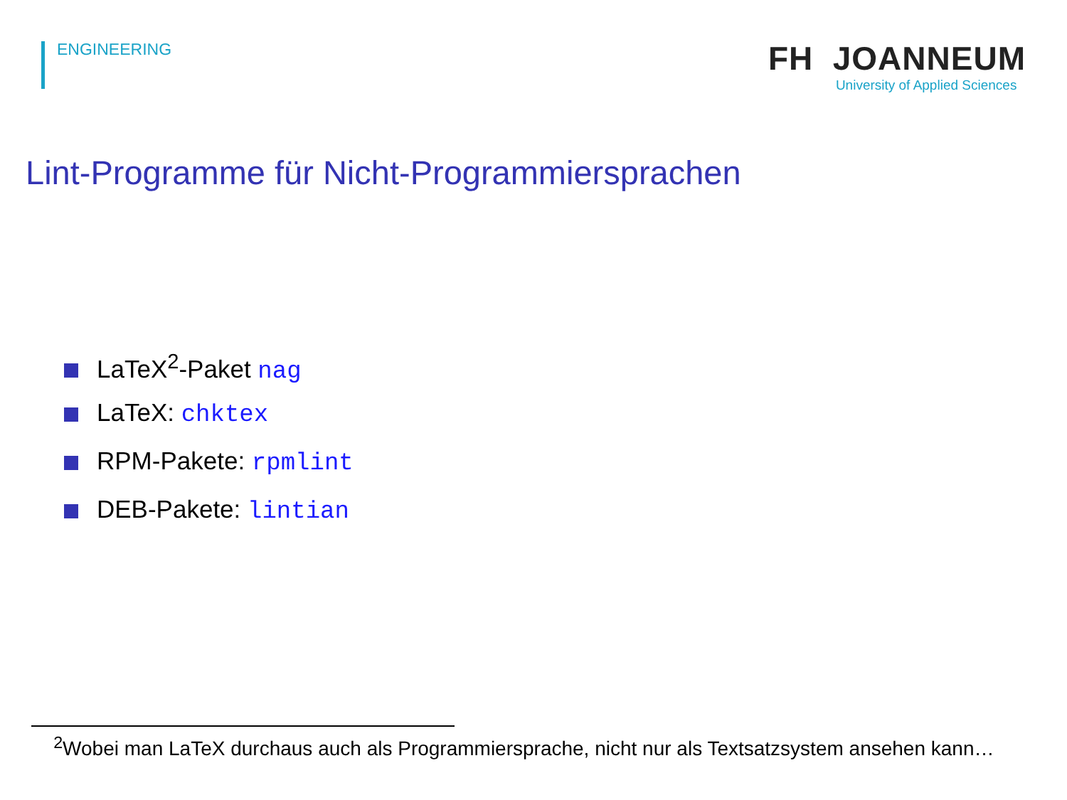ENGINEERING
FH JOANNEUM
University of Applied Sciences
Lint-Programme für Nicht-Programmiersprachen
LaTeX<sup>2</sup>-Paket nag
LaTeX: chktex
RPM-Pakete: rpmlint
DEB-Pakete: lintian
<sup>2</sup> Wobei man LaTeX durchaus auch als Programmiersprache, nicht nur als Textsatzsystem ansehen kann…